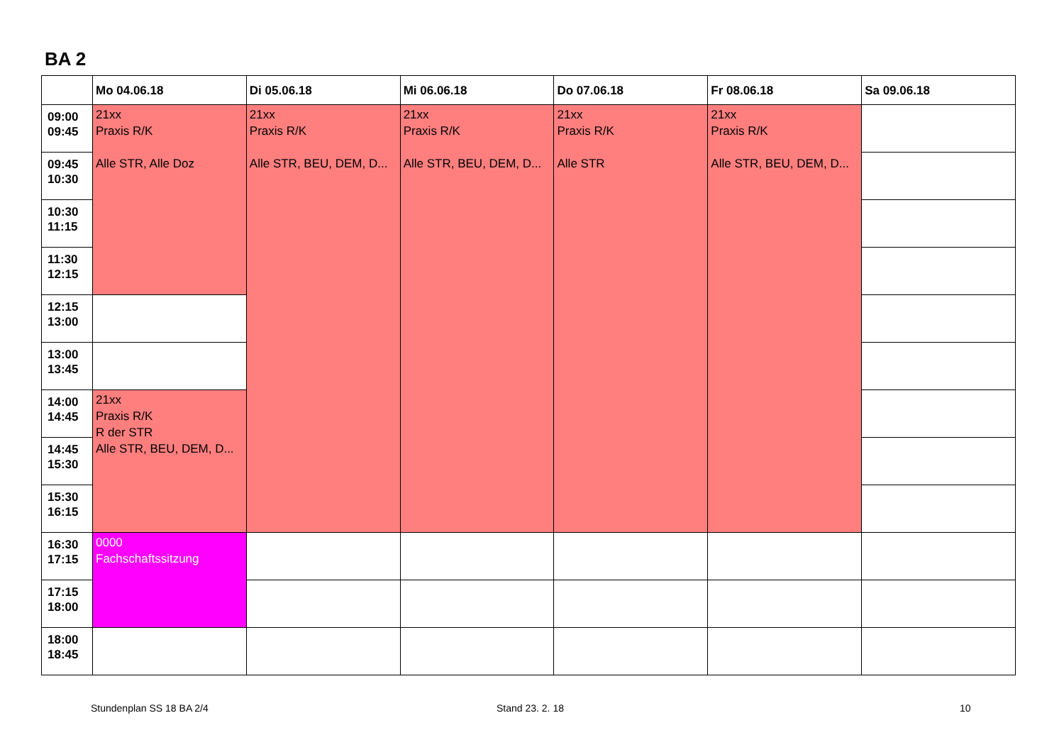BA 2
| | Mo 04.06.18 | Di 05.06.18 | Mi 06.06.18 | Do 07.06.18 | Fr 08.06.18 | Sa 09.06.18 |
| --- | --- | --- | --- | --- | --- | --- |
| 09:00 09:45 | 21xx Praxis R/K Alle STR, Alle Doz | 21xx Praxis R/K Alle STR, BEU, DEM, D... | 21xx Praxis R/K Alle STR, BEU, DEM, D... | 21xx Praxis R/K Alle STR | 21xx Praxis R/K Alle STR, BEU, DEM, D... | |
| 09:45 10:30 | | | | | | |
| 10:30 11:15 | | | | | | |
| 11:30 12:15 | | | | | | |
| 12:15 13:00 | | | | | | |
| 13:00 13:45 | | | | | | |
| 14:00 14:45 | 21xx Praxis R/K R der STR Alle STR, BEU, DEM, D... | | | | | |
| 14:45 15:30 | | | | | | |
| 15:30 16:15 | | | | | | |
| 16:30 17:15 | 0000 Fachschaftssitzung | | | | | |
| 17:15 18:00 | | | | | | |
| 18:00 18:45 | | | | | | |
Stundenplan SS 18 BA 2/4 Stand 23. 2. 18 10